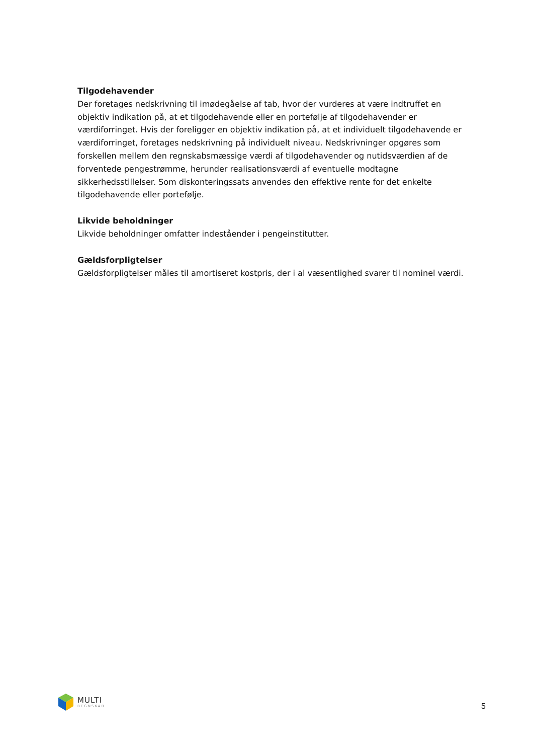Tilgodehavender
Der foretages nedskrivning til imødegåelse af tab, hvor der vurderes at være indtruffet en objektiv indikation på, at et tilgodehavende eller en portefølje af tilgodehavender er værdiforringet. Hvis der foreligger en objektiv indikation på, at et individuelt tilgodehavende er værdiforringet, foretages nedskrivning på individuelt niveau. Nedskrivninger opgøres som forskellen mellem den regnskabsmæssige værdi af tilgodehavender og nutidsværdien af de forventede pengestrømme, herunder realisationsværdi af eventuelle modtagne sikkerhedsstillelser. Som diskonteringssats anvendes den effektive rente for det enkelte tilgodehavende eller portefølje.
Likvide beholdninger
Likvide beholdninger omfatter indeståender i pengeinstitutter.
Gældsforpligtelser
Gældsforpligtelser måles til amortiseret kostpris, der i al væsentlighed svarer til nominel værdi.
MULTI
REGNSKAB
5